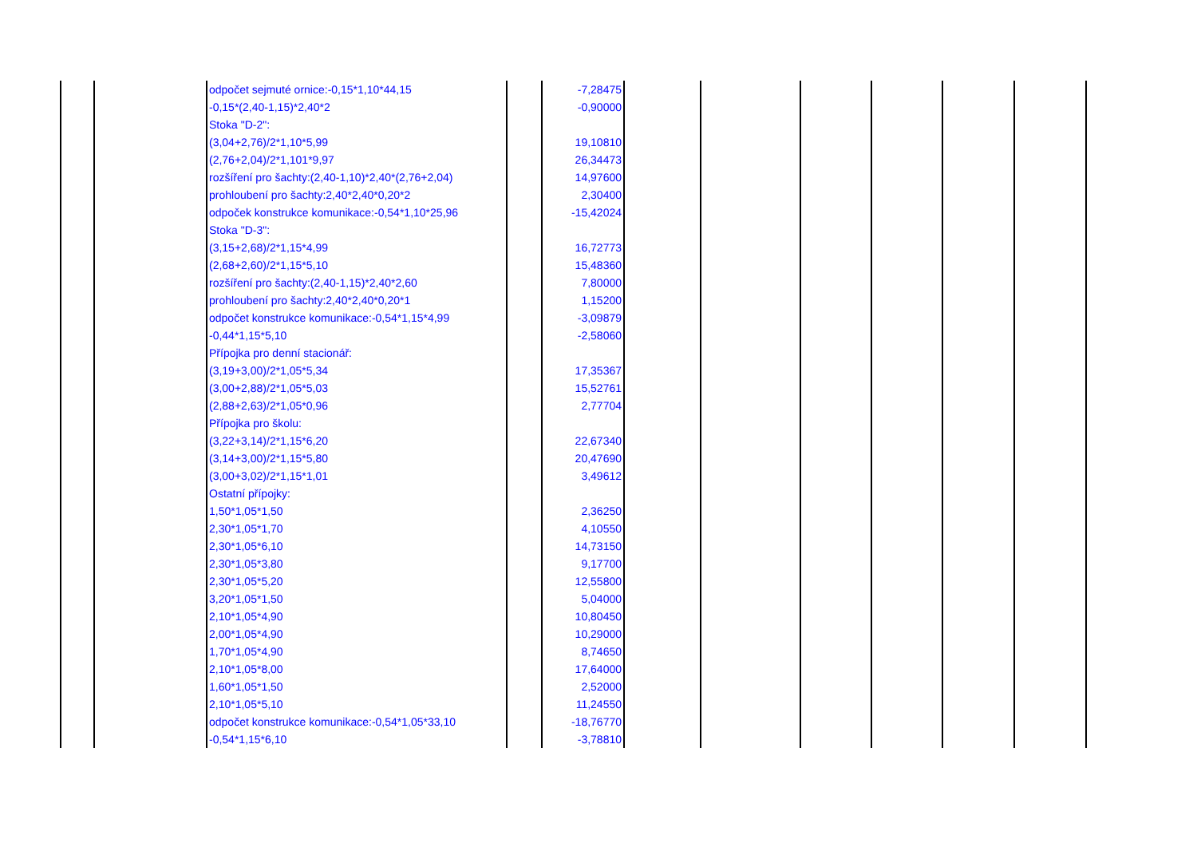| | | odpočet sejmuté ornice:-0,15*1,10*44,15 | | -7,28475 | | | | | | |
| | | -0,15*(2,40-1,15)*2,40*2 | | -0,90000 | | | | | | |
| | | Stoka "D-2": | | | | | | | | |
| | | (3,04+2,76)/2*1,10*5,99 | | 19,10810 | | | | | | |
| | | (2,76+2,04)/2*1,101*9,97 | | 26,34473 | | | | | | |
| | | rozšíření pro šachty:(2,40-1,10)*2,40*(2,76+2,04) | | 14,97600 | | | | | | |
| | | prohloubení pro šachty:2,40*2,40*0,20*2 | | 2,30400 | | | | | | |
| | | odpoček konstrukce komunikace:-0,54*1,10*25,96 | | -15,42024 | | | | | | |
| | | Stoka "D-3": | | | | | | | | |
| | | (3,15+2,68)/2*1,15*4,99 | | 16,72773 | | | | | | |
| | | (2,68+2,60)/2*1,15*5,10 | | 15,48360 | | | | | | |
| | | rozšíření pro šachty:(2,40-1,15)*2,40*2,60 | | 7,80000 | | | | | | |
| | | prohloubení pro šachty:2,40*2,40*0,20*1 | | 1,15200 | | | | | | |
| | | odpočet konstrukce komunikace:-0,54*1,15*4,99 | | -3,09879 | | | | | | |
| | | -0,44*1,15*5,10 | | -2,58060 | | | | | | |
| | | Přípojka pro denní stacionář: | | | | | | | | |
| | | (3,19+3,00)/2*1,05*5,34 | | 17,35367 | | | | | | |
| | | (3,00+2,88)/2*1,05*5,03 | | 15,52761 | | | | | | |
| | | (2,88+2,63)/2*1,05*0,96 | | 2,77704 | | | | | | |
| | | Přípojka pro školu: | | | | | | | | |
| | | (3,22+3,14)/2*1,15*6,20 | | 22,67340 | | | | | | |
| | | (3,14+3,00)/2*1,15*5,80 | | 20,47690 | | | | | | |
| | | (3,00+3,02)/2*1,15*1,01 | | 3,49612 | | | | | | |
| | | Ostatní přípojky: | | | | | | | | |
| | | 1,50*1,05*1,50 | | 2,36250 | | | | | | |
| | | 2,30*1,05*1,70 | | 4,10550 | | | | | | |
| | | 2,30*1,05*6,10 | | 14,73150 | | | | | | |
| | | 2,30*1,05*3,80 | | 9,17700 | | | | | | |
| | | 2,30*1,05*5,20 | | 12,55800 | | | | | | |
| | | 3,20*1,05*1,50 | | 5,04000 | | | | | | |
| | | 2,10*1,05*4,90 | | 10,80450 | | | | | | |
| | | 2,00*1,05*4,90 | | 10,29000 | | | | | | |
| | | 1,70*1,05*4,90 | | 8,74650 | | | | | | |
| | | 2,10*1,05*8,00 | | 17,64000 | | | | | | |
| | | 1,60*1,05*1,50 | | 2,52000 | | | | | | |
| | | 2,10*1,05*5,10 | | 11,24550 | | | | | | |
| | | odpočet konstrukce komunikace:-0,54*1,05*33,10 | | -18,76770 | | | | | | |
| | | -0,54*1,15*6,10 | | -3,78810 | | | | | | |